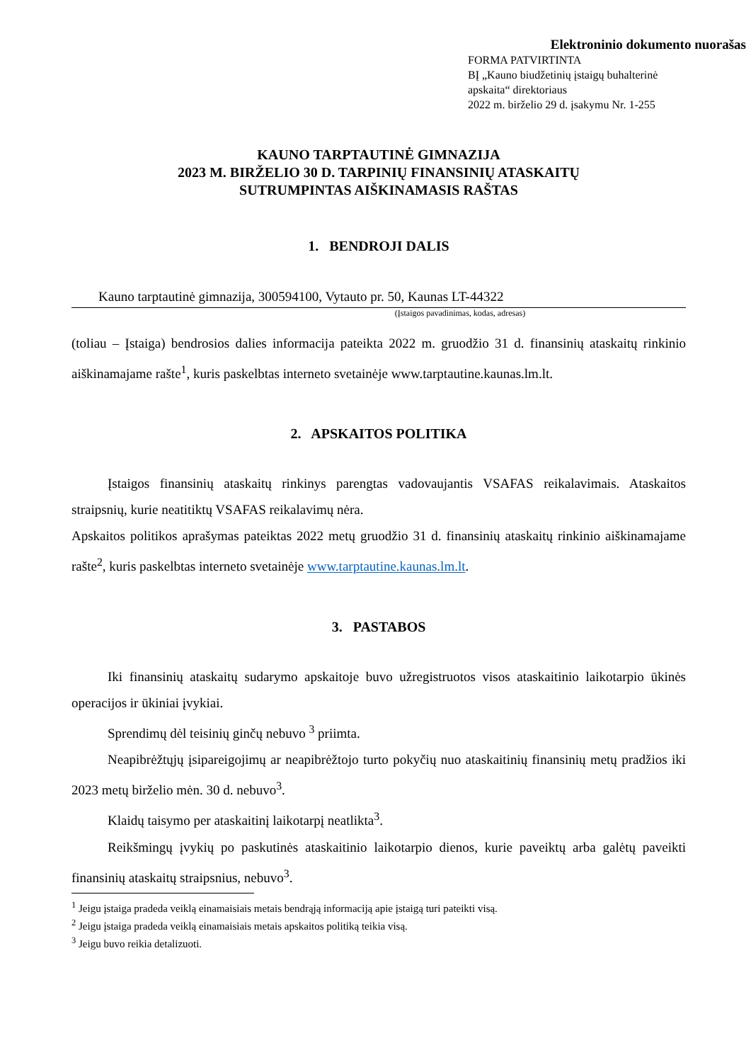Elektroninio dokumento nuorašas
FORMA PATVIRTINTA
BĮ „Kauno biudžetinių įstaigų buhalterinė apskaita“ direktoriaus
2022 m. birželio 29 d. įsakymu Nr. 1-255
KAUNO TARPTAUTINĖ GIMNAZIJA
2023 M. BIRŽELIO 30 D. TARPINIŲ FINANSINIŲ ATASKAITŲ
SUTRUMPINTAS AIŠKINAMASIS RAŠTAS
1. BENDROJI DALIS
Kauno tarptautinė gimnazija, 300594100, Vytauto pr. 50, Kaunas LT-44322
(Įstaigos pavadinimas, kodas, adresas)
(toliau – Įstaiga) bendrosios dalies informacija pateikta 2022 m. gruodžio 31 d. finansinių ataskaitų rinkinio aiškinamajame rašte<sup>1</sup>, kuris paskelbtas interneto svetainėje www.tarptautine.kaunas.lm.lt.
2. APSKAITOS POLITIKA
Įstaigos finansinių ataskaitų rinkinys parengtas vadovaujantis VSAFAS reikalavimais. Ataskaitos straipsnių, kurie neatitiktų VSAFAS reikalavimų nėra.
Apskaitos politikos aprašymas pateiktas 2022 metų gruodžio 31 d. finansinių ataskaitų rinkinio aiškinamajame rašte<sup>2</sup>, kuris paskelbtas interneto svetainėje www.tarptautine.kaunas.lm.lt.
3. PASTABOS
Iki finansinių ataskaitų sudarymo apskaitoje buvo užregistruotos visos ataskaitinio laikotarpio ūkinės operacijos ir ūkiniai įvykiai.
Sprendimų dėl teisinių ginčų nebuvo <sup>3</sup> priimta.
Neapibrėžtųjų įsipareigojimų ar neapibrėžtojo turto pokyčių nuo ataskaitinių finansinių metų pradžios iki 2023 metų birželio mėn. 30 d. nebuvo<sup>3</sup>.
Klaidų taisymo per ataskaitinį laikotarpį neatlikta<sup>3</sup>.
Reikšmingų įvykių po paskutinės ataskaitinio laikotarpio dienos, kurie paveiktų arba galėtų paveikti finansinių ataskaitų straipsnius, nebuvo<sup>3</sup>.
<sup>1</sup> Jeigu įstaiga pradeda veiklą einamaisiais metais bendrąją informaciją apie įstaigą turi pateikti visą.
<sup>2</sup> Jeigu įstaiga pradeda veiklą einamaisiais metais apskaitos politiką teikia visą.
<sup>3</sup> Jeigu buvo reikia detalizuoti.